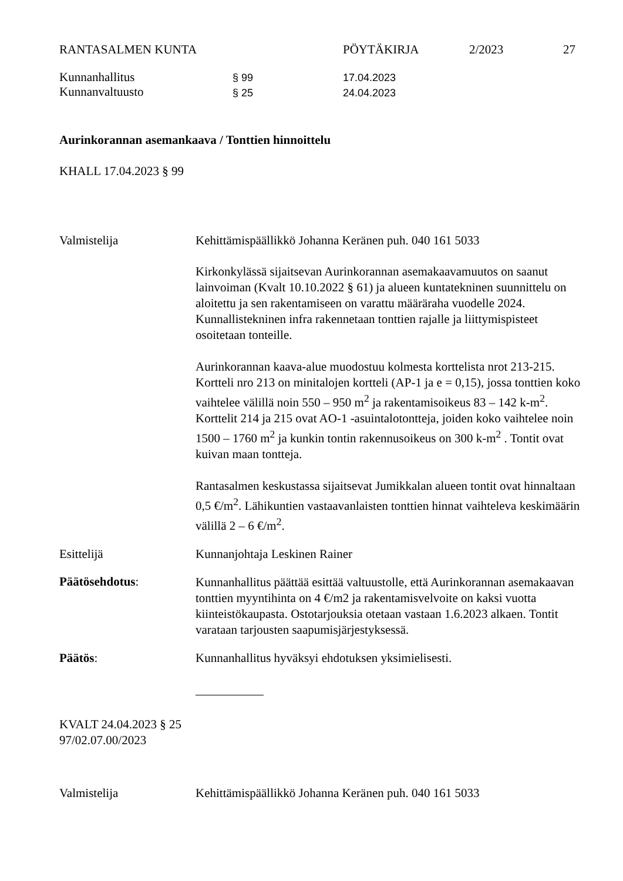RANTASALMEN KUNTA PÖYTÄKIRJA 2/2023 27
Kunnanhallitus
Kunnanvaltuusto
§ 99
§ 25
17.04.2023
24.04.2023
Aurinkorannan asemankaava / Tonttien hinnoittelu
KHALL 17.04.2023 § 99
Valmistelija Kehittämispäällikkö Johanna Keränen puh. 040 161 5033
Kirkonkylässä sijaitsevan Aurinkorannan asemakaavamuutos on saanut lainvoiman (Kvalt 10.10.2022 § 61) ja alueen kuntatekninen suunnittelu on aloitettu ja sen rakentamiseen on varattu määräraha vuodelle 2024. Kunnallistekninen infra rakennetaan tonttien rajalle ja liittymispisteet osoitetaan tonteille.
Aurinkorannan kaava-alue muodostuu kolmesta korttelista nrot 213-215. Kortteli nro 213 on minitalojen kortteli (AP-1 ja e = 0,15), jossa tonttien koko vaihtelee välillä noin 550 – 950 m<sup>2</sup> ja rakentamisoikeus 83 – 142 k-m<sup>2</sup>. Korttelit 214 ja 215 ovat AO-1 -asuintalotontteja, joiden koko vaihtelee noin 1500 – 1760 m<sup>2</sup> ja kunkin tontin rakennusoikeus on 300 k-m<sup>2</sup> . Tontit ovat kuivan maan tontteja.
Rantasalmen keskustassa sijaitsevat Jumikkalan alueen tontit ovat hinnaltaan 0,5 €/m<sup>2</sup>. Lähikuntien vastaavanlaisten tonttien hinnat vaihteleva keskimäärin välillä 2 – 6 €/m<sup>2</sup>.
Esittelijä Kunnanjohtaja Leskinen Rainer
Päätösehdotus:
Kunnanhallitus päättää esittää valtuustolle, että Aurinkorannan asemakaavan tonttien myyntihinta on 4 €/m2 ja rakentamisvelvoite on kaksi vuotta kiinteistökaupasta. Ostotarjouksia otetaan vastaan 1.6.2023 alkaen. Tontit varataan tarjousten saapumisjärjestyksessä.
Päätös: Kunnanhallitus hyväksyi ehdotuksen yksimielisesti.
KVALT 24.04.2023 § 25
97/02.07.00/2023
Valmistelija Kehittämispäällikkö Johanna Keränen puh. 040 161 5033